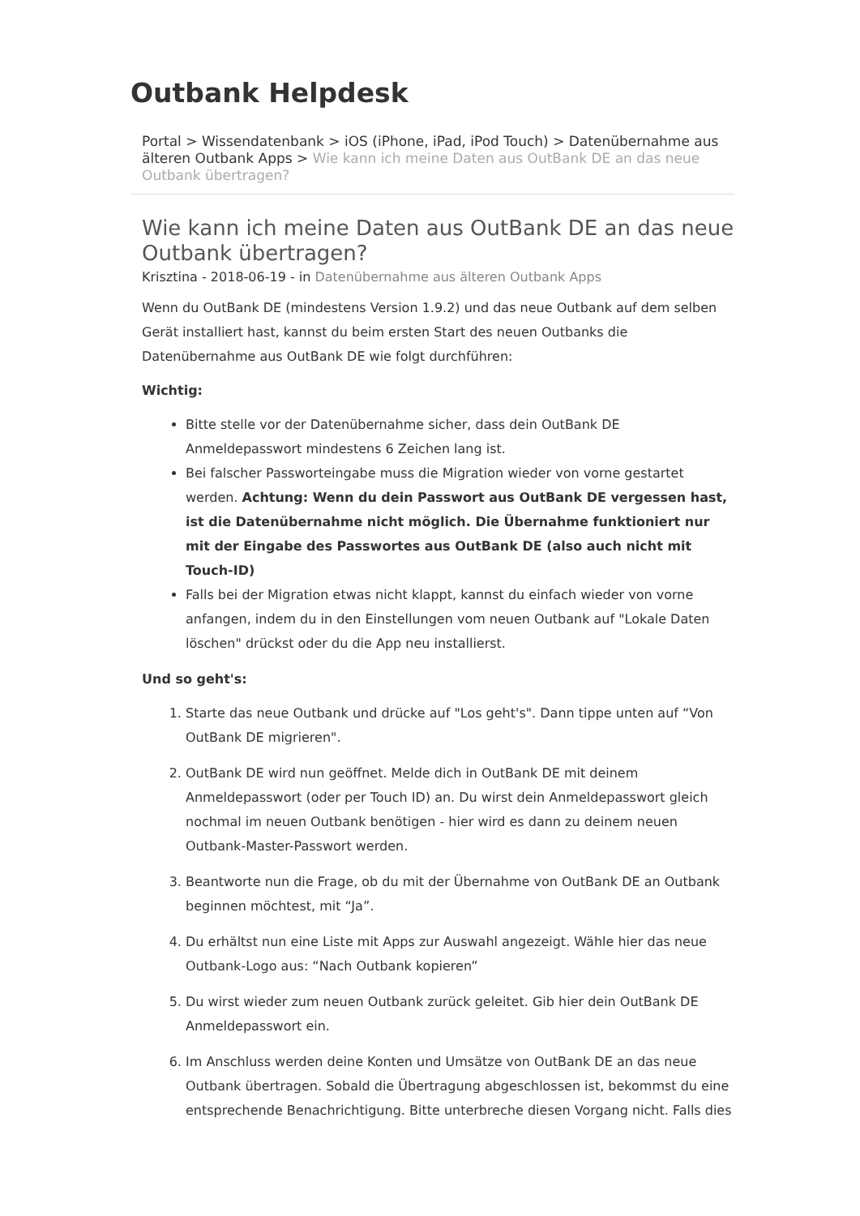Outbank Helpdesk
Portal > Wissendatenbank > iOS (iPhone, iPad, iPod Touch) > Datenübernahme aus älteren Outbank Apps > Wie kann ich meine Daten aus OutBank DE an das neue Outbank übertragen?
Wie kann ich meine Daten aus OutBank DE an das neue Outbank übertragen?
Krisztina - 2018-06-19 - in Datenübernahme aus älteren Outbank Apps
Wenn du OutBank DE (mindestens Version 1.9.2) und das neue Outbank auf dem selben Gerät installiert hast, kannst du beim ersten Start des neuen Outbanks die Datenübernahme aus OutBank DE wie folgt durchführen:
Wichtig:
Bitte stelle vor der Datenübernahme sicher, dass dein OutBank DE Anmeldepasswort mindestens 6 Zeichen lang ist.
Bei falscher Passworteingabe muss die Migration wieder von vorne gestartet werden. Achtung: Wenn du dein Passwort aus OutBank DE vergessen hast, ist die Datenübernahme nicht möglich. Die Übernahme funktioniert nur mit der Eingabe des Passwortes aus OutBank DE (also auch nicht mit Touch-ID)
Falls bei der Migration etwas nicht klappt, kannst du einfach wieder von vorne anfangen, indem du in den Einstellungen vom neuen Outbank auf "Lokale Daten löschen" drückst oder du die App neu installierst.
Und so geht's:
1. Starte das neue Outbank und drücke auf "Los geht's". Dann tippe unten auf “Von OutBank DE migrieren".
2. OutBank DE wird nun geöffnet. Melde dich in OutBank DE mit deinem Anmeldepasswort (oder per Touch ID) an. Du wirst dein Anmeldepasswort gleich nochmal im neuen Outbank benötigen - hier wird es dann zu deinem neuen Outbank-Master-Passwort werden.
3. Beantworte nun die Frage, ob du mit der Übernahme von OutBank DE an Outbank beginnen möchtest, mit “Ja”.
4. Du erhältst nun eine Liste mit Apps zur Auswahl angezeigt. Wähle hier das neue Outbank-Logo aus: “Nach Outbank kopieren”
5. Du wirst wieder zum neuen Outbank zurück geleitet. Gib hier dein OutBank DE Anmeldepasswort ein.
6. Im Anschluss werden deine Konten und Umsätze von OutBank DE an das neue Outbank übertragen. Sobald die Übertragung abgeschlossen ist, bekommst du eine entsprechende Benachrichtigung. Bitte unterbreche diesen Vorgang nicht. Falls dies